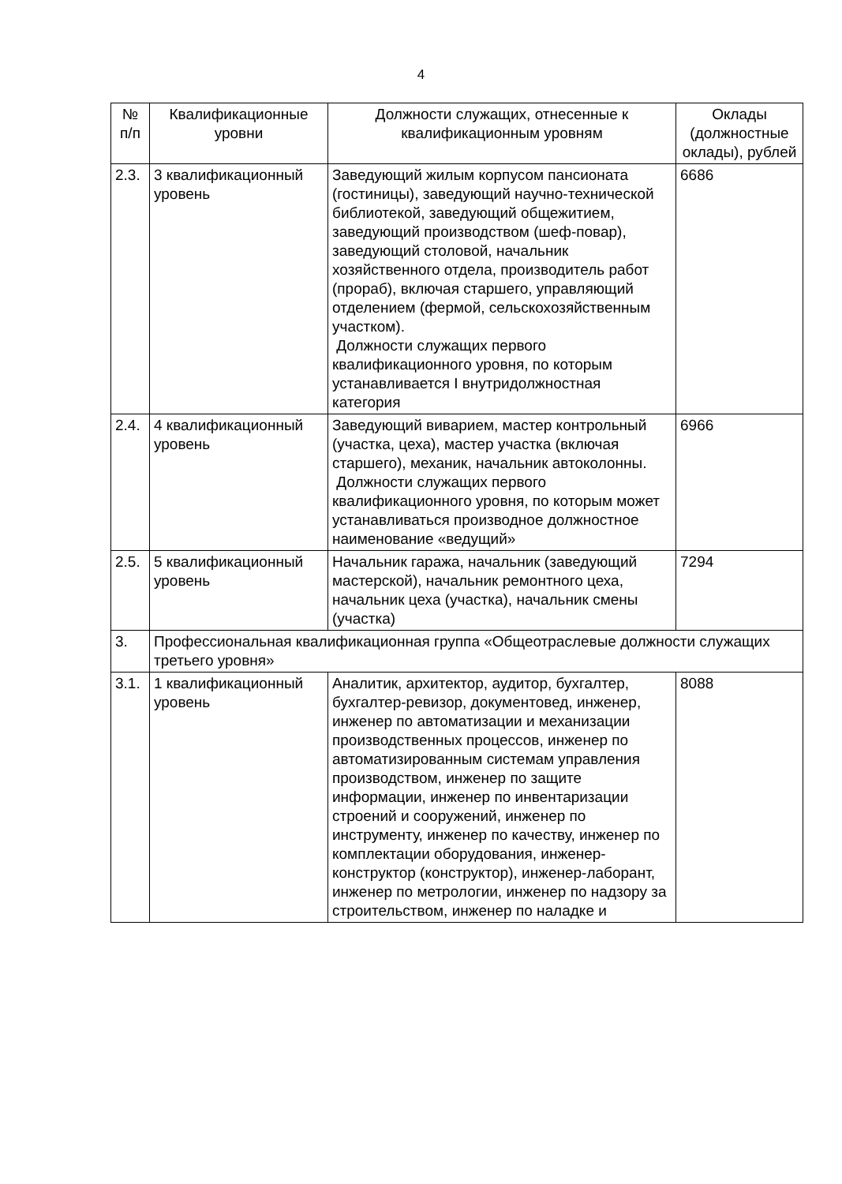4
| № п/п | Квалификационные уровни | Должности служащих, отнесенные к квалификационным уровням | Оклады (должностные оклады), рублей |
| --- | --- | --- | --- |
| 2.3. | 3 квалификационный уровень | Заведующий жилым корпусом пансионата (гостиницы), заведующий научно-технической библиотекой, заведующий общежитием, заведующий производством (шеф-повар), заведующий столовой, начальник хозяйственного отдела, производитель работ (прораб), включая старшего, управляющий отделением (фермой, сельскохозяйственным участком). Должности служащих первого квалификационного уровня, по которым устанавливается I внутридолжностная категория | 6686 |
| 2.4. | 4 квалификационный уровень | Заведующий виварием, мастер контрольный (участка, цеха), мастер участка (включая старшего), механик, начальник автоколонны. Должности служащих первого квалификационного уровня, по которым может устанавливаться производное должностное наименование «ведущий» | 6966 |
| 2.5. | 5 квалификационный уровень | Начальник гаража, начальник (заведующий мастерской), начальник ремонтного цеха, начальник цеха (участка), начальник смены (участка) | 7294 |
| 3. | Профессиональная квалификационная группа «Общеотраслевые должности служащих третьего уровня» | | |
| 3.1. | 1 квалификационный уровень | Аналитик, архитектор, аудитор, бухгалтер, бухгалтер-ревизор, документовед, инженер, инженер по автоматизации и механизации производственных процессов, инженер по автоматизированным системам управления производством, инженер по защите информации, инженер по инвентаризации строений и сооружений, инженер по инструменту, инженер по качеству, инженер по комплектации оборудования, инженер-конструктор (конструктор), инженер-лаборант, инженер по метрологии, инженер по надзору за строительством, инженер по наладке и | 8088 |